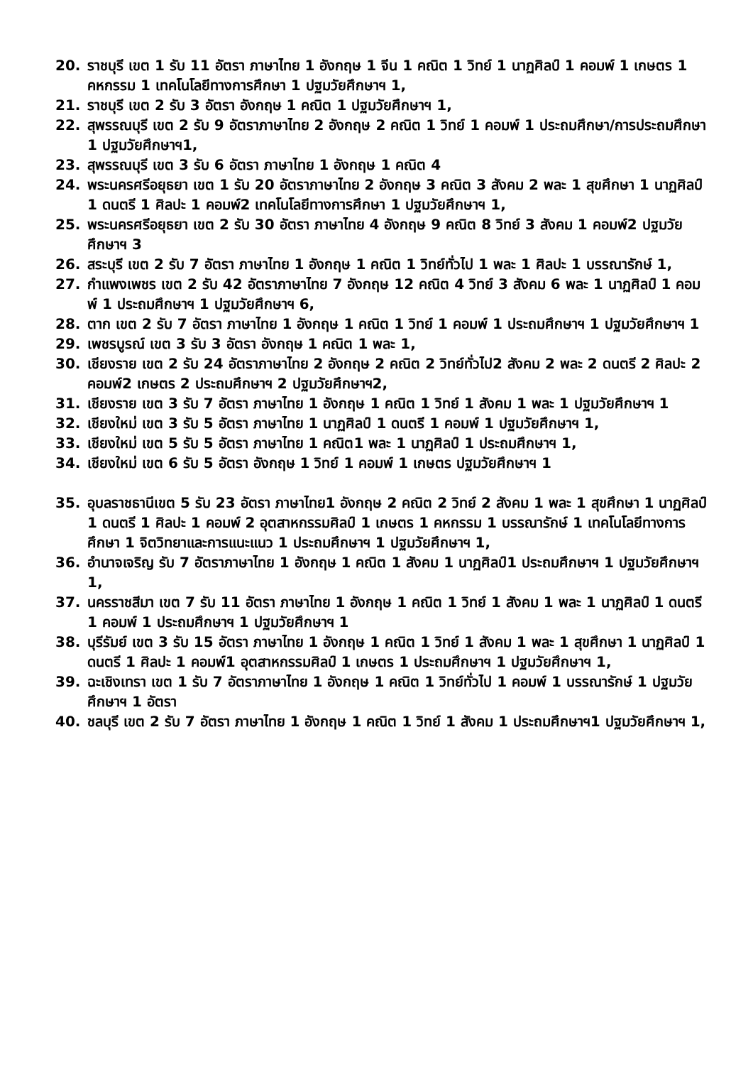20. ราชบุรี เขต 1 รับ 11 อัตรา ภาษาไทย 1 อังกฤษ 1 จีน 1 คณิต 1 วิทย์ 1 นาฏศิลป์ 1 คอมพ์ 1 เกษตร 1 คหกรรม 1 เทคโนโลยีทางการศึกษา 1 ปฐมวัยศึกษาฯ 1,
21. ราชบุรี เขต 2 รับ 3 อัตรา อังกฤษ 1 คณิต 1 ปฐมวัยศึกษาฯ 1,
22. สุพรรณบุรี เขต 2 รับ 9 อัตราภาษาไทย 2 อังกฤษ 2 คณิต 1 วิทย์ 1 คอมพ์ 1 ประถมศึกษา/การประถมศึกษา 1 ปฐมวัยศึกษาฯ1,
23. สุพรรณบุรี เขต 3 รับ 6 อัตรา ภาษาไทย 1 อังกฤษ 1 คณิต 4
24. พระนครศรีอยุธยา เขต 1 รับ 20 อัตราภาษาไทย 2 อังกฤษ 3 คณิต 3 สังคม 2 พละ 1 สุขศึกษา 1 นาฏศิลป์ 1 ดนตรี 1 ศิลปะ 1 คอมพ์2 เทคโนโลยีทางการศึกษา 1 ปฐมวัยศึกษาฯ 1,
25. พระนครศรีอยุธยา เขต 2 รับ 30 อัตรา ภาษาไทย 4 อังกฤษ 9 คณิต 8 วิทย์ 3 สังคม 1 คอมพ์2 ปฐมวัยศึกษาฯ 3
26. สระบุรี เขต 2 รับ 7 อัตรา ภาษาไทย 1 อังกฤษ 1 คณิต 1 วิทย์ทั่วไป 1 พละ 1 ศิลปะ 1 บรรณารักษ์ 1,
27. กำแพงเพชร เขต 2 รับ 42 อัตราภาษาไทย 7 อังกฤษ 12 คณิต 4 วิทย์ 3 สังคม 6 พละ 1 นาฏศิลป์ 1 คอมพ์ 1 ประถมศึกษาฯ 1 ปฐมวัยศึกษาฯ 6,
28. ตาก เขต 2 รับ 7 อัตรา ภาษาไทย 1 อังกฤษ 1 คณิต 1 วิทย์ 1 คอมพ์ 1 ประถมศึกษาฯ 1 ปฐมวัยศึกษาฯ 1
29. เพชรบูรณ์ เขต 3 รับ 3 อัตรา อังกฤษ 1 คณิต 1 พละ 1,
30. เชียงราย เขต 2 รับ 24 อัตราภาษาไทย 2 อังกฤษ 2 คณิต 2 วิทย์ทั่วไป2 สังคม 2 พละ 2 ดนตรี 2 ศิลปะ 2 คอมพ์2 เกษตร 2 ประถมศึกษาฯ 2 ปฐมวัยศึกษาฯ2,
31. เชียงราย เขต 3 รับ 7 อัตรา ภาษาไทย 1 อังกฤษ 1 คณิต 1 วิทย์ 1 สังคม 1 พละ 1 ปฐมวัยศึกษาฯ 1
32. เชียงใหม่ เขต 3 รับ 5 อัตรา ภาษาไทย 1 นาฏศิลป์ 1 ดนตรี 1 คอมพ์ 1 ปฐมวัยศึกษาฯ 1,
33. เชียงใหม่ เขต 5 รับ 5 อัตรา ภาษาไทย 1 คณิต1 พละ 1 นาฏศิลป์ 1 ประถมศึกษาฯ 1,
34. เชียงใหม่ เขต 6 รับ 5 อัตรา อังกฤษ 1 วิทย์ 1 คอมพ์ 1 เกษตร ปฐมวัยศึกษาฯ 1
35. อุบลราชธานีเขต 5 รับ 23 อัตรา ภาษาไทย1 อังกฤษ 2 คณิต 2 วิทย์ 2 สังคม 1 พละ 1 สุขศึกษา 1 นาฏศิลป์ 1 ดนตรี 1 ศิลปะ 1 คอมพ์ 2 อุตสาหกรรมศิลป์ 1 เกษตร 1 คหกรรม 1 บรรณารักษ์ 1 เทคโนโลยีทางการศึกษา 1 จิตวิทยาและการแนะแนว 1 ประถมศึกษาฯ 1 ปฐมวัยศึกษาฯ 1,
36. อำนาจเจริญ รับ 7 อัตราภาษาไทย 1 อังกฤษ 1 คณิต 1 สังคม 1 นาฏศิลป์1 ประถมศึกษาฯ 1 ปฐมวัยศึกษาฯ 1,
37. นครราชสีมา เขต 7 รับ 11 อัตรา ภาษาไทย 1 อังกฤษ 1 คณิต 1 วิทย์ 1 สังคม 1 พละ 1 นาฏศิลป์ 1 ดนตรี 1 คอมพ์ 1 ประถมศึกษาฯ 1 ปฐมวัยศึกษาฯ 1
38. บุรีรัมย์ เขต 3 รับ 15 อัตรา ภาษาไทย 1 อังกฤษ 1 คณิต 1 วิทย์ 1 สังคม 1 พละ 1 สุขศึกษา 1 นาฏศิลป์ 1 ดนตรี 1 ศิลปะ 1 คอมพ์1 อุตสาหกรรมศิลป์ 1 เกษตร 1 ประถมศึกษาฯ 1 ปฐมวัยศึกษาฯ 1,
39. ฉะเชิงเทรา เขต 1 รับ 7 อัตราภาษาไทย 1 อังกฤษ 1 คณิต 1 วิทย์ทั่วไป 1 คอมพ์ 1 บรรณารักษ์ 1 ปฐมวัยศึกษาฯ 1 อัตรา
40. ชลบุรี เขต 2 รับ 7 อัตรา ภาษาไทย 1 อังกฤษ 1 คณิต 1 วิทย์ 1 สังคม 1 ประถมศึกษาฯ1 ปฐมวัยศึกษาฯ 1,